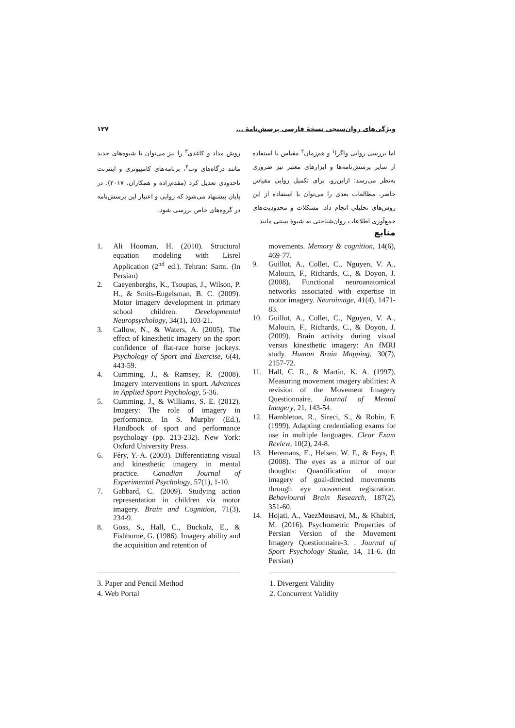ویژگی‌های روان‌سنجی نسخهٔ فارسی پرسش‌نامهٔ ... ۱۲۷
اما بررسی روایی واگرا<sup>۱</sup> و هم‌زمان<sup>۲</sup> مقیاس با استفاده از سایر پرسش‌نامه‌ها و ابزارهای معتبر نیز ضروری به‌نظر می‌رسد؛ ازاین‌رو، برای تکمیل روایی مقیاس حاضر، مطالعات بعدی را می‌توان با استفاده از این روش‌های تحلیلی انجام داد. مشکلات و محدودیت‌های جمع‌آوری اطلاعات روان‌شناختی به شیوهٔ سنتی مانند
روش مداد و کاغذی<sup>۳</sup> را نیز می‌توان با شیوه‌های جدید مانند درگاه‌های وب<sup>۴</sup>، برنامه‌های کامپیوتری و اینترنت تاحدودی تعدیل کرد (مقدم‌زاده و همکاران، ۲۰۱۷). در پایان پیشنهاد می‌شود که روایی و اعتبار این پرسش‌نامه در گروه‌های خاص بررسی شود.
منابع
1. Ali Hooman, H. (2010). Structural equation modeling with Lisrel Application (2<sup>nd</sup> ed.). Tehran: Samt. (In Persian)
2. Caeyenberghs, K., Tsoupas, J., Wilson, P. H., & Smits-Engelsman, B. C. (2009). Motor imagery development in primary school children. Developmental Neuropsychology, 34(1), 103-21.
3. Callow, N., & Waters, A. (2005). The effect of kinesthetic imagery on the sport confidence of flat-race horse jockeys. Psychology of Sport and Exercise, 6(4), 443-59.
4. Cumming, J., & Ramsey, R. (2008). Imagery interventions in sport. Advances in Applied Sport Psychology, 5-36.
5. Cumming, J., & Williams, S. E. (2012). Imagery: The role of imagery in performance. In S. Murphy (Ed.), Handbook of sport and performance psychology (pp. 213-232). New York: Oxford University Press.
6. Féry, Y.-A. (2003). Differentiating visual and kinesthetic imagery in mental practice. Canadian Journal of Experimental Psychology, 57(1), 1-10.
7. Gabbard, C. (2009). Studying action representation in children via motor imagery. Brain and Cognition, 71(3), 234-9.
8. Goss, S., Hall, C., Buckolz, E., & Fishburne, G. (1986). Imagery ability and the acquisition and retention of
movements. Memory & cognition, 14(6), 469-77.
9. Guillot, A., Collet, C., Nguyen, V. A., Malouin, F., Richards, C., & Doyon, J. (2008). Functional neuroanatomical networks associated with expertise in motor imagery. Neuroimage, 41(4), 1471-83.
10. Guillot, A., Collet, C., Nguyen, V. A., Malouin, F., Richards, C., & Doyon, J. (2009). Brain activity during visual versus kinesthetic imagery: An fMRI study. Human Brain Mapping, 30(7), 2157-72.
11. Hall, C. R., & Martin, K. A. (1997). Measuring movement imagery abilities: A revision of the Movement Imagery Questionnaire. Journal of Mental Imagery, 21, 143-54.
12. Hambleton, R., Sireci, S., & Robin, F. (1999). Adapting credentialing exams for use in multiple languages. Clear Exam Review, 10(2), 24-8.
13. Heremans, E., Helsen, W. F., & Feys, P. (2008). The eyes as a mirror of our thoughts: Quantification of motor imagery of goal-directed movements through eye movement registration. Behavioural Brain Research, 187(2), 351-60.
14. Hojati, A., VaezMousavi, M., & Khabiri, M. (2016). Psychometric Properties of Persian Version of the Movement Imagery Questionnaire-3. . Journal of Sport Psychology Studie, 14, 11-6. (In Persian)
3. Paper and Pencil Method
4. Web Portal
1. Divergent Validity
2. Concurrent Validity